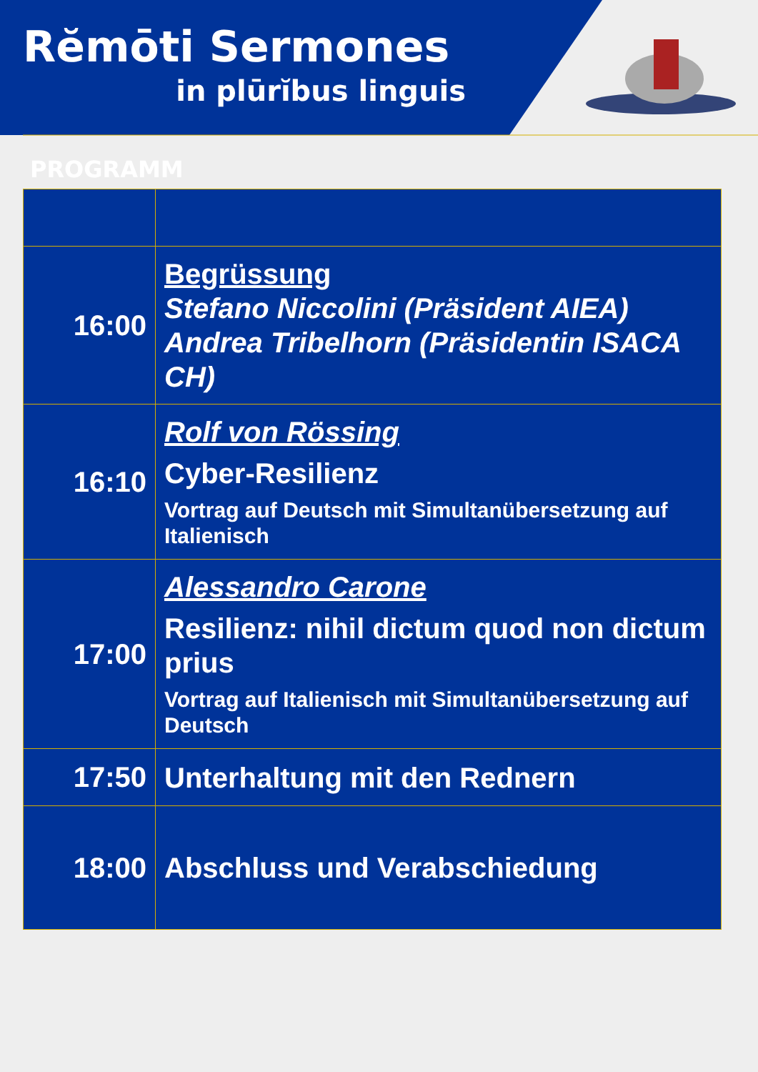Rĕmōti Sermones
in plūrĭbus linguis
PROGRAMM
| 16:00 | Begrüssung Stefano Niccolini (Präsident AIEA) Andrea Tribelhorn (Präsidentin ISACA CH) |
| 16:10 | Rolf von Rössing Cyber-Resilienz Vortrag auf Deutsch mit Simultanübersetzung auf Italienisch |
| 17:00 | Alessandro Carone Resilienz: nihil dictum quod non dictum prius Vortrag auf Italienisch mit Simultanübersetzung auf Deutsch |
| 17:50 | Unterhaltung mit den Rednern |
| 18:00 | Abschluss und Verabschiedung |